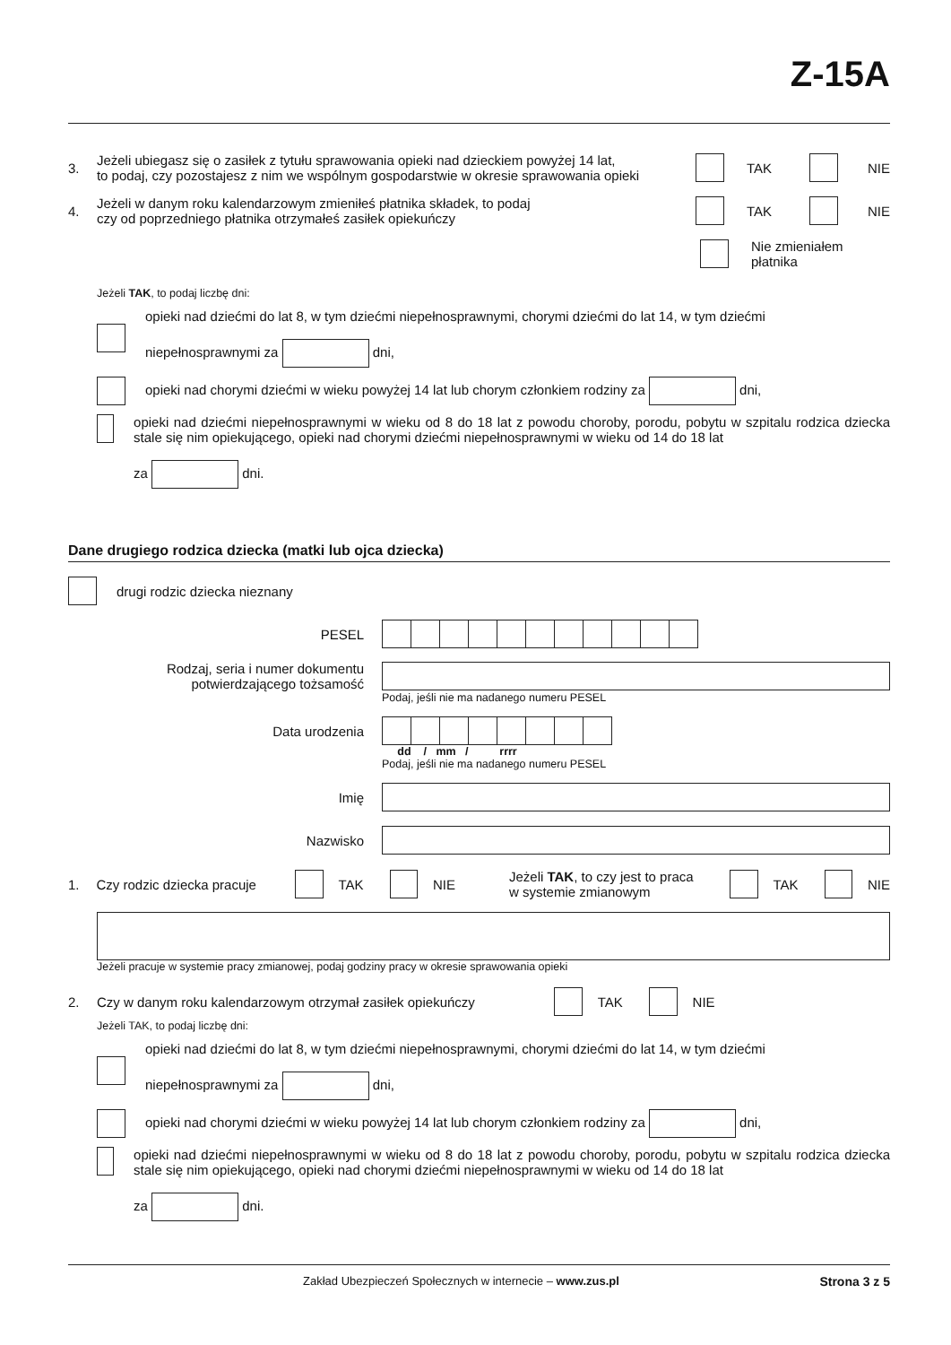Z-15A
3.
Jeżeli ubiegasz się o zasiłek z tytułu sprawowania opieki nad dzieckiem powyżej 14 lat,
to podaj, czy pozostajesz z nim we wspólnym gospodarstwie w okresie sprawowania opieki
TAK NIE
4.
Jeżeli w danym roku kalendarzowym zmieniłeś płatnika składek, to podaj
czy od poprzedniego płatnika otrzymałeś zasiłek opiekuńczy
TAK NIE
Nie zmieniałem
płatnika
Jeżeli TAK, to podaj liczbę dni:
opieki nad dziećmi do lat 8, w tym dziećmi niepełnosprawnymi, chorymi dziećmi do lat 14, w tym dziećmi
niepełnosprawnymi za dni,
opieki nad chorymi dziećmi w wieku powyżej 14 lat lub chorym członkiem rodziny za dni,
opieki nad dziećmi niepełnosprawnymi w wieku od 8 do 18 lat z powodu choroby, porodu, pobytu w szpitalu rodzica dziecka stale się nim opiekującego, opieki nad chorymi dziećmi niepełnosprawnymi w wieku od 14 do 18 lat
za dni.
Dane drugiego rodzica dziecka (matki lub ojca dziecka)
drugi rodzic dziecka nieznany
PESEL
Rodzaj, seria i numer dokumentu
potwierdzającego tożsamość
Podaj, jeśli nie ma nadanego numeru PESEL
Data urodzenia
dd / mm / rrrr
Podaj, jeśli nie ma nadanego numeru PESEL
Imię
Nazwisko
1.
Czy rodzic dziecka pracuje
TAK NIE Jeżeli TAK, to czy jest to praca
w systemie zmianowym TAK NIE
Jeżeli pracuje w systemie pracy zmianowej, podaj godziny pracy w okresie sprawowania opieki
2.
Czy w danym roku kalendarzowym otrzymał zasiłek opiekuńczy
TAK NIE
Jeżeli TAK, to podaj liczbę dni:
opieki nad dziećmi do lat 8, w tym dziećmi niepełnosprawnymi, chorymi dziećmi do lat 14, w tym dziećmi
niepełnosprawnymi za dni,
opieki nad chorymi dziećmi w wieku powyżej 14 lat lub chorym członkiem rodziny za dni,
opieki nad dziećmi niepełnosprawnymi w wieku od 8 do 18 lat z powodu choroby, porodu, pobytu w szpitalu rodzica dziecka stale się nim opiekującego, opieki nad chorymi dziećmi niepełnosprawnymi w wieku od 14 do 18 lat
za dni.
Zakład Ubezpieczeń Społecznych w internecie – www.zus.pl Strona 3 z 5